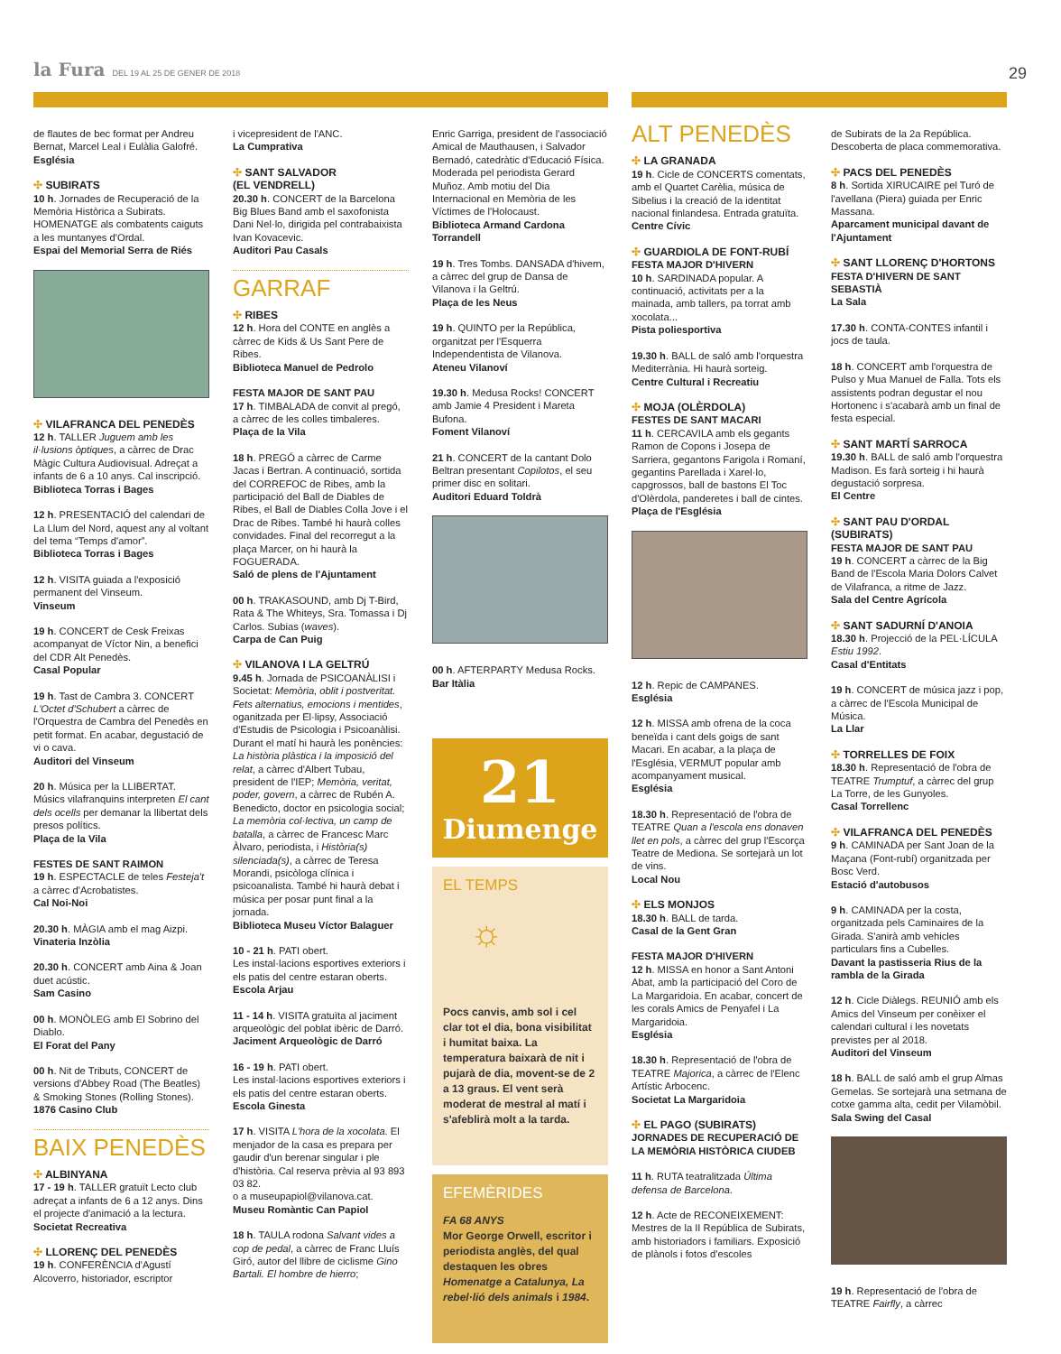la Fura DEL 19 AL 25 DE GENER DE 2018
29
de flautes de bec format per Andreu Bernat, Marcel Leal i Eulàlia Galofré.
Església
✣ SUBIRATS
10 h. Jornades de Recuperació de la Memòria Històrica a Subirats. HOMENATGE als combatents caiguts a les muntanyes d'Ordal.
Espai del Memorial Serra de Riés
✣ VILAFRANCA DEL PENEDÈS
12 h. TALLER Juguem amb les il·lusions òptiques, a càrrec de Drac Màgic Cultura Audiovisual. Adreçat a infants de 6 a 10 anys. Cal inscripció.
Biblioteca Torras i Bages
12 h. PRESENTACIÓ del calendari de La Llum del Nord, aquest any al voltant del tema “Temps d'amor”.
Biblioteca Torras i Bages
12 h. VISITA guiada a l'exposició permanent del Vinseum.
Vinseum
19 h. CONCERT de Cesk Freixas acompanyat de Víctor Nin, a benefici del CDR Alt Penedès.
Casal Popular
19 h. Tast de Cambra 3. CONCERT L'Octet d'Schubert a càrrec de l'Orquestra de Cambra del Penedès en petit format. En acabar, degustació de vi o cava.
Auditori del Vinseum
20 h. Música per la LLIBERTAT. Músics vilafranquins interpreten El cant dels ocells per demanar la llibertat dels presos polítics.
Plaça de la Vila
FESTES DE SANT RAIMON
19 h. ESPECTACLE de teles Festeja't a càrrec d'Acrobatistes.
Cal Noi-Noi
20.30 h. MÀGIA amb el mag Aizpi.
Vinateria Inzòlia
20.30 h. CONCERT amb Aina & Joan duet acústic.
Sam Casino
00 h. MONÒLEG amb El Sobrino del Diablo.
El Forat del Pany
00 h. Nit de Tributs, CONCERT de versions d'Abbey Road (The Beatles) & Smoking Stones (Rolling Stones).
1876 Casino Club
BAIX PENEDÈS
✣ ALBINYANA
17 - 19 h. TALLER gratuït Lecto club adreçat a infants de 6 a 12 anys. Dins el projecte d'animació a la lectura.
Societat Recreativa
✣ LLORENÇ DEL PENEDÈS
19 h. CONFERÈNCIA d'Agustí Alcoverro, historiador, escriptor
i vicepresident de l'ANC.
La Cumprativa
✣ SANT SALVADOR
(EL VENDRELL)
20.30 h. CONCERT de la Barcelona Big Blues Band amb el saxofonista Dani Nel·lo, dirigida pel contrabaixista Ivan Kovacevic.
Auditori Pau Casals
GARRAF
✣ RIBES
12 h. Hora del CONTE en anglès a càrrec de Kids & Us Sant Pere de Ribes.
Biblioteca Manuel de Pedrolo
FESTA MAJOR DE SANT PAU
17 h. TIMBALADA de convit al pregó, a càrrec de les colles timbaleres.
Plaça de la Vila
18 h. PREGÓ a càrrec de Carme Jacas i Bertran. A continuació, sortida del CORREFOC de Ribes, amb la participació del Ball de Diables de Ribes, el Ball de Diables Colla Jove i el Drac de Ribes. També hi haurà colles convidades. Final del recorregut a la plaça Marcer, on hi haurà la FOGUERADA.
Saló de plens de l'Ajuntament
00 h. TRAKASOUND, amb Dj T-Bird, Rata & The Whiteys, Sra. Tomassa i Dj Carlos. Subias (waves).
Carpa de Can Puig
✣ VILANOVA I LA GELTRÚ
9.45 h. Jornada de PSICOANÀLISI i Societat: Memòria, oblit i postveritat. Fets alternatius, emocions i mentides, oganitzada per El·lipsy, Associació d'Estudis de Psicologia i Psicoanàlisi. Durant el matí hi haurà les ponències: La història plàstica i la imposició del relat, a càrrec d'Albert Tubau, president de l'IEP; Memòria, veritat, poder, govern, a càrrec de Rubén A. Benedicto, doctor en psicologia social; La memòria col·lectiva, un camp de batalla, a càrrec de Francesc Marc Àlvaro, periodista, i Història(s) silenciada(s), a càrrec de Teresa Morandi, psicòloga clínica i psicoanalista. També hi haurà debat i música per posar punt final a la jornada.
Biblioteca Museu Víctor Balaguer
10 - 21 h. PATI obert.
Les instal·lacions esportives exteriors i els patis del centre estaran oberts.
Escola Arjau
11 - 14 h. VISITA gratuïta al jaciment arqueològic del poblat ibèric de Darró.
Jaciment Arqueològic de Darró
16 - 19 h. PATI obert.
Les instal·lacions esportives exteriors i els patis del centre estaran oberts.
Escola Ginesta
17 h. VISITA L'hora de la xocolata. El menjador de la casa es prepara per gaudir d'un berenar singular i ple d'història. Cal reserva prèvia al 93 893 03 82.
o a museupapiol@vilanova.cat.
Museu Romàntic Can Papiol
18 h. TAULA rodona Salvant vides a cop de pedal, a càrrec de Franc Lluís Giró, autor del llibre de ciclisme Gino Bartali. El hombre de hierro;
Enric Garriga, president de l'associació Amical de Mauthausen, i Salvador Bernadó, catedràtic d'Educació Física. Moderada pel periodista Gerard Muñoz. Amb motiu del Dia Internacional en Memòria de les Víctimes de l'Holocaust.
Biblioteca Armand Cardona Torrandell
19 h. Tres Tombs. DANSADA d'hivern, a càrrec del grup de Dansa de Vilanova i la Geltrú.
Plaça de les Neus
19 h. QUINTO per la República, organitzat per l'Esquerra Independentista de Vilanova.
Ateneu Vilanoví
19.30 h. Medusa Rocks! CONCERT amb Jamie 4 President i Mareta Bufona.
Foment Vilanoví
21 h. CONCERT de la cantant Dolo Beltran presentant Copilotos, el seu primer disc en solitari.
Auditori Eduard Toldrà
00 h. AFTERPARTY Medusa Rocks.
Bar Itàlia
21
Diumenge
EL TEMPS
☼
Pocs canvis, amb sol i cel clar tot el dia, bona visibilitat i humitat baixa. La temperatura baixarà de nit i pujarà de dia, movent-se de 2 a 13 graus. El vent serà moderat de mestral al matí i s'afeblirà molt a la tarda.
EFEMÈRIDES
FA 68 ANYS
Mor George Orwell, escritor i periodista anglès, del qual destaquen les obres Homenatge a Catalunya, La rebel·lió dels animals i 1984.
ALT PENEDÈS
✣ LA GRANADA
19 h. Cicle de CONCERTS comentats, amb el Quartet Carèlia, música de Sibelius i la creació de la identitat nacional finlandesa. Entrada gratuïta.
Centre Cívic
✣ GUARDIOLA DE FONT-RUBÍ
FESTA MAJOR D'HIVERN
10 h. SARDINADA popular. A continuació, activitats per a la mainada, amb tallers, pa torrat amb xocolata...
Pista poliesportiva
19.30 h. BALL de saló amb l'orquestra Mediterrània. Hi haurà sorteig.
Centre Cultural i Recreatiu
✣ MOJA (OLÈRDOLA)
FESTES DE SANT MACARI
11 h. CERCAVILA amb els gegants Ramon de Copons i Josepa de Sarriera, gegantons Farigola i Romaní, gegantins Parellada i Xarel·lo, capgrossos, ball de bastons El Toc d'Olèrdola, panderetes i ball de cintes.
Plaça de l'Església
12 h. Repic de CAMPANES.
Església
12 h. MISSA amb ofrena de la coca beneïda i cant dels goigs de sant Macari. En acabar, a la plaça de l'Església, VERMUT popular amb acompanyament musical.
Església
18.30 h. Representació de l'obra de TEATRE Quan a l'escola ens donaven llet en pols, a càrrec del grup l'Escorça Teatre de Mediona. Se sortejarà un lot de vins.
Local Nou
✣ ELS MONJOS
18.30 h. BALL de tarda.
Casal de la Gent Gran
FESTA MAJOR D'HIVERN
12 h. MISSA en honor a Sant Antoni Abat, amb la participació del Coro de La Margaridoia. En acabar, concert de les corals Amics de Penyafel i La Margaridoia.
Església
18.30 h. Representació de l'obra de TEATRE Majorica, a càrrec de l'Elenc Artístic Arbocenc.
Societat La Margaridoia
✣ EL PAGO (SUBIRATS)
JORNADES DE RECUPERACIÓ DE LA MEMÒRIA HISTÒRICA CIUDEB
11 h. RUTA teatralitzada Última defensa de Barcelona.
12 h. Acte de RECONEIXEMENT: Mestres de la II República de Subirats, amb historiadors i familiars. Exposició de plànols i fotos d'escoles
de Subirats de la 2a República. Descoberta de placa commemorativa.
✣ PACS DEL PENEDÈS
8 h. Sortida XIRUCAIRE pel Turó de l'avellana (Piera) guiada per Enric Massana.
Aparcament municipal davant de l'Ajuntament
✣ SANT LLORENÇ D'HORTONS
FESTA D'HIVERN DE SANT SEBASTIÀ
La Sala
17.30 h. CONTA-CONTES infantil i jocs de taula.
18 h. CONCERT amb l'orquestra de Pulso y Mua Manuel de Falla. Tots els assistents podran degustar el nou Hortonenc i s'acabarà amb un final de festa especial.
✣ SANT MARTÍ SARROCA
19.30 h. BALL de saló amb l'orquestra Madison. Es farà sorteig i hi haurà degustació sorpresa.
El Centre
✣ SANT PAU D'ORDAL
(SUBIRATS)
FESTA MAJOR DE SANT PAU
19 h. CONCERT a càrrec de la Big Band de l'Escola Maria Dolors Calvet de Vilafranca, a ritme de Jazz.
Sala del Centre Agrícola
✣ SANT SADURNÍ D'ANOIA
18.30 h. Projecció de la PEL·LÍCULA Estiu 1992.
Casal d'Entitats
19 h. CONCERT de música jazz i pop, a càrrec de l'Escola Municipal de Música.
La Llar
✣ TORRELLES DE FOIX
18.30 h. Representació de l'obra de TEATRE Trumptuf, a càrrec del grup La Torre, de les Gunyoles.
Casal Torrellenc
✣ VILAFRANCA DEL PENEDÈS
9 h. CAMINADA per Sant Joan de la Maçana (Font-rubí) organitzada per Bosc Verd.
Estació d'autobusos
9 h. CAMINADA per la costa, organitzada pels Caminaires de la Girada. S'anirà amb vehicles particulars fins a Cubelles.
Davant la pastisseria Rius de la rambla de la Girada
12 h. Cicle Diàlegs. REUNIÓ amb els Amics del Vinseum per conèixer el calendari cultural i les novetats previstes per al 2018.
Auditori del Vinseum
18 h. BALL de saló amb el grup Almas Gemelas. Se sortejarà una setmana de cotxe gamma alta, cedit per Vilamòbil.
Sala Swing del Casal
19 h. Representació de l'obra de TEATRE Fairfly, a càrrec